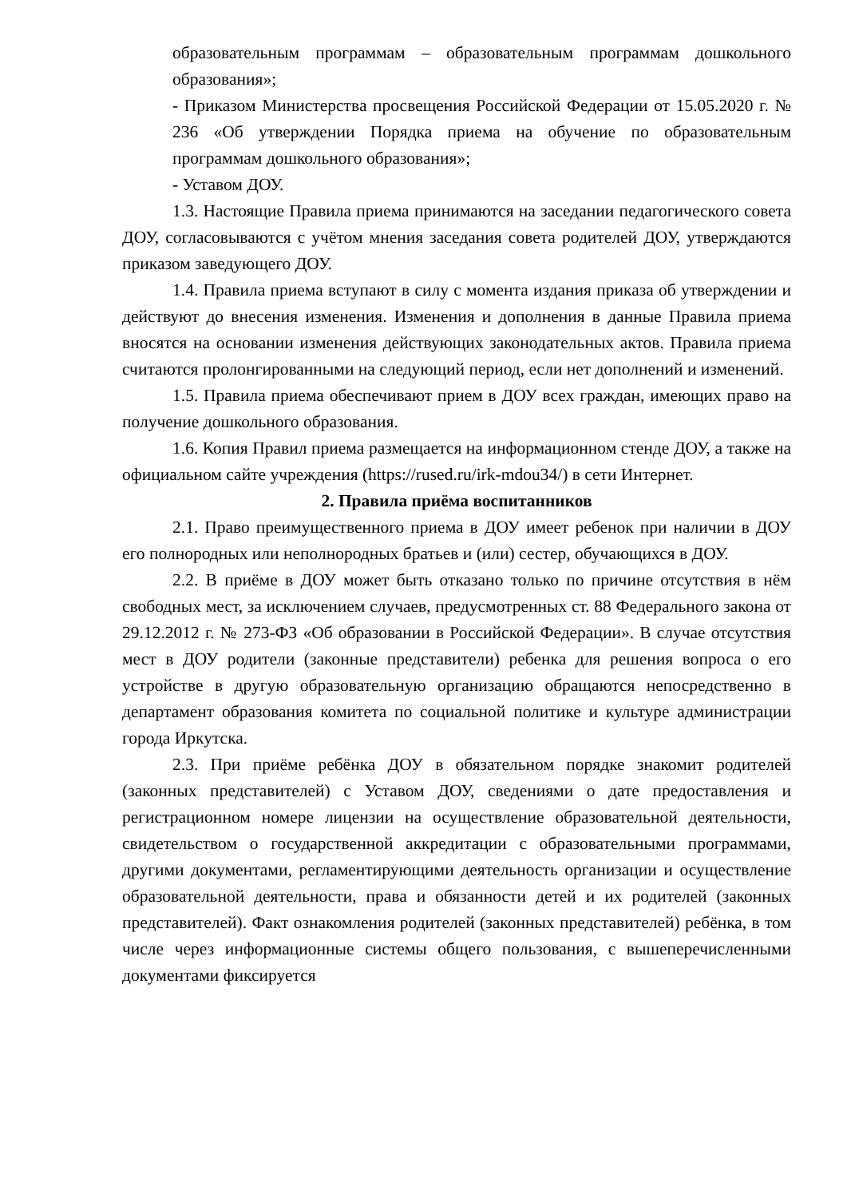образовательным программам – образовательным программам дошкольного образования»;
- Приказом Министерства просвещения Российской Федерации от 15.05.2020 г. № 236 «Об утверждении Порядка приема на обучение по образовательным программам дошкольного образования»;
- Уставом ДОУ.
1.3. Настоящие Правила приема принимаются на заседании педагогического совета ДОУ, согласовываются с учётом мнения заседания совета родителей ДОУ, утверждаются приказом заведующего ДОУ.
1.4. Правила приема вступают в силу с момента издания приказа об утверждении и действуют до внесения изменения. Изменения и дополнения в данные Правила приема вносятся на основании изменения действующих законодательных актов. Правила приема считаются пролонгированными на следующий период, если нет дополнений и изменений.
1.5. Правила приема обеспечивают прием в ДОУ всех граждан, имеющих право на получение дошкольного образования.
1.6. Копия Правил приема размещается на информационном стенде ДОУ, а также на официальном сайте учреждения (https://rused.ru/irk-mdou34/) в сети Интернет.
2. Правила приёма воспитанников
2.1. Право преимущественного приема в ДОУ имеет ребенок при наличии в ДОУ его полнородных или неполнородных братьев и (или) сестер, обучающихся в ДОУ.
2.2. В приёме в ДОУ может быть отказано только по причине отсутствия в нём свободных мест, за исключением случаев, предусмотренных ст. 88 Федерального закона от 29.12.2012 г. № 273-ФЗ «Об образовании в Российской Федерации». В случае отсутствия мест в ДОУ родители (законные представители) ребенка для решения вопроса о его устройстве в другую образовательную организацию обращаются непосредственно в департамент образования комитета по социальной политике и культуре администрации города Иркутска.
2.3. При приёме ребёнка ДОУ в обязательном порядке знакомит родителей (законных представителей) с Уставом ДОУ, сведениями о дате предоставления и регистрационном номере лицензии на осуществление образовательной деятельности, свидетельством о государственной аккредитации с образовательными программами, другими документами, регламентирующими деятельность организации и осуществление образовательной деятельности, права и обязанности детей и их родителей (законных представителей). Факт ознакомления родителей (законных представителей) ребёнка, в том числе через информационные системы общего пользования, с вышеперечисленными документами фиксируется